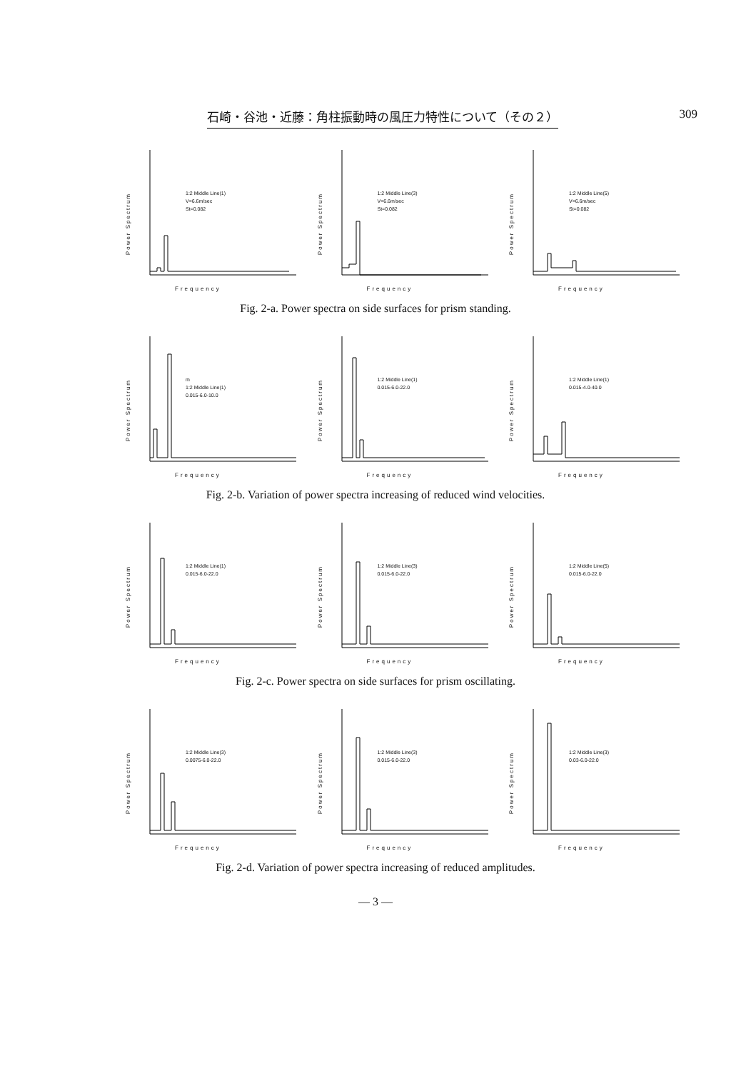石崎・谷池・近藤：角柱振動時の風圧力特性について（その２） 309
Power Spectrum
1:2 Middle Line(1)
V=6.6m/sec
St=0.082
Frequency
Power Spectrum
1:2 Middle Line(3)
V=6.6m/sec
St=0.082
Frequency
Power Spectrum
1:2 Middle Line(5)
V=6.6m/sec
St=0.082
Frequency
Fig. 2-a. Power spectra on side surfaces for prism standing.
Power Spectrum
m
1:2 Middle Line(1)
0.015-6.0-10.0
Frequency
Power Spectrum
1:2 Middle Line(1)
0.015-6.0-22.0
Frequency
Power Spectrum
1:2 Middle Line(1)
0.015-4.0-40.0
Frequency
Fig. 2-b. Variation of power spectra increasing of reduced wind velocities.
Power Spectrum
1:2 Middle Line(1)
0.015-6.0-22.0
Frequency
Power Spectrum
1:2 Middle Line(3)
0.015-6.0-22.0
Frequency
Power Spectrum
1:2 Middle Line(5)
0.015-6.0-22.0
Frequency
Fig. 2-c. Power spectra on side surfaces for prism oscillating.
Power Spectrum
1:2 Middle Line(3)
0.0075-6.0-22.0
Frequency
Power Spectrum
1:2 Middle Line(3)
0.015-6.0-22.0
Frequency
Power Spectrum
1:2 Middle Line(3)
0.03-6.0-22.0
Frequency
Fig. 2-d. Variation of power spectra increasing of reduced amplitudes.
— 3 —